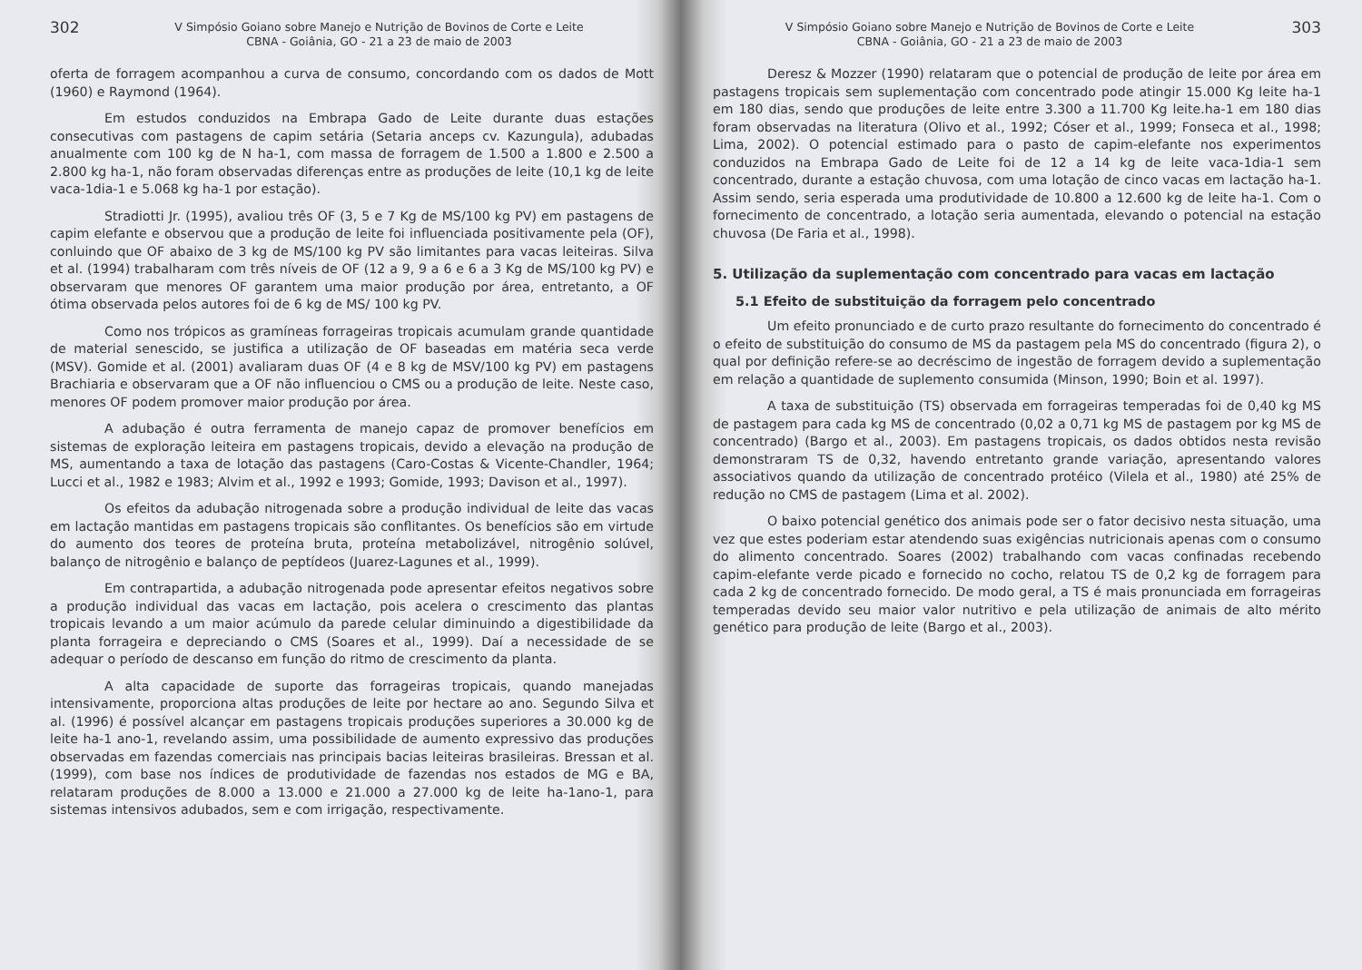302
V Simpósio Goiano sobre Manejo e Nutrição de Bovinos de Corte e Leite
CBNA - Goiânia, GO - 21 a 23 de maio de 2003
oferta de forragem acompanhou a curva de consumo, concordando com os dados de Mott (1960) e Raymond (1964).
Em estudos conduzidos na Embrapa Gado de Leite durante duas estações consecutivas com pastagens de capim setária (Setaria anceps cv. Kazungula), adubadas anualmente com 100 kg de N ha-1, com massa de forragem de 1.500 a 1.800 e 2.500 a 2.800 kg ha-1, não foram observadas diferenças entre as produções de leite (10,1 kg de leite vaca-1dia-1 e 5.068 kg ha-1 por estação).
Stradiotti Jr. (1995), avaliou três OF (3, 5 e 7 Kg de MS/100 kg PV) em pastagens de capim elefante e observou que a produção de leite foi influenciada positivamente pela (OF), conluindo que OF abaixo de 3 kg de MS/100 kg PV são limitantes para vacas leiteiras. Silva et al. (1994) trabalharam com três níveis de OF (12 a 9, 9 a 6 e 6 a 3 Kg de MS/100 kg PV) e observaram que menores OF garantem uma maior produção por área, entretanto, a OF ótima observada pelos autores foi de 6 kg de MS/ 100 kg PV.
Como nos trópicos as gramíneas forrageiras tropicais acumulam grande quantidade de material senescido, se justifica a utilização de OF baseadas em matéria seca verde (MSV). Gomide et al. (2001) avaliaram duas OF (4 e 8 kg de MSV/100 kg PV) em pastagens Brachiaria e observaram que a OF não influenciou o CMS ou a produção de leite. Neste caso, menores OF podem promover maior produção por área.
A adubação é outra ferramenta de manejo capaz de promover benefícios em sistemas de exploração leiteira em pastagens tropicais, devido a elevação na produção de MS, aumentando a taxa de lotação das pastagens (Caro-Costas & Vicente-Chandler, 1964; Lucci et al., 1982 e 1983; Alvim et al., 1992 e 1993; Gomide, 1993; Davison et al., 1997).
Os efeitos da adubação nitrogenada sobre a produção individual de leite das vacas em lactação mantidas em pastagens tropicais são conflitantes. Os benefícios são em virtude do aumento dos teores de proteína bruta, proteína metabolizável, nitrogênio solúvel, balanço de nitrogênio e balanço de peptídeos (Juarez-Lagunes et al., 1999).
Em contrapartida, a adubação nitrogenada pode apresentar efeitos negativos sobre a produção individual das vacas em lactação, pois acelera o crescimento das plantas tropicais levando a um maior acúmulo da parede celular diminuindo a digestibilidade da planta forrageira e depreciando o CMS (Soares et al., 1999). Daí a necessidade de se adequar o período de descanso em função do ritmo de crescimento da planta.
A alta capacidade de suporte das forrageiras tropicais, quando manejadas intensivamente, proporciona altas produções de leite por hectare ao ano. Segundo Silva et al. (1996) é possível alcançar em pastagens tropicais produções superiores a 30.000 kg de leite ha-1 ano-1, revelando assim, uma possibilidade de aumento expressivo das produções observadas em fazendas comerciais nas principais bacias leiteiras brasileiras. Bressan et al. (1999), com base nos índices de produtividade de fazendas nos estados de MG e BA, relataram produções de 8.000 a 13.000 e 21.000 a 27.000 kg de leite ha-1ano-1, para sistemas intensivos adubados, sem e com irrigação, respectivamente.
V Simpósio Goiano sobre Manejo e Nutrição de Bovinos de Corte e Leite
CBNA - Goiânia, GO - 21 a 23 de maio de 2003
303
Deresz & Mozzer (1990) relataram que o potencial de produção de leite por área em pastagens tropicais sem suplementação com concentrado pode atingir 15.000 Kg leite ha-1 em 180 dias, sendo que produções de leite entre 3.300 a 11.700 Kg leite.ha-1 em 180 dias foram observadas na literatura (Olivo et al., 1992; Cóser et al., 1999; Fonseca et al., 1998; Lima, 2002). O potencial estimado para o pasto de capim-elefante nos experimentos conduzidos na Embrapa Gado de Leite foi de 12 a 14 kg de leite vaca-1dia-1 sem concentrado, durante a estação chuvosa, com uma lotação de cinco vacas em lactação ha-1. Assim sendo, seria esperada uma produtividade de 10.800 a 12.600 kg de leite ha-1. Com o fornecimento de concentrado, a lotação seria aumentada, elevando o potencial na estação chuvosa (De Faria et al., 1998).
5. Utilização da suplementação com concentrado para vacas em lactação
5.1 Efeito de substituição da forragem pelo concentrado
Um efeito pronunciado e de curto prazo resultante do fornecimento do concentrado é o efeito de substituição do consumo de MS da pastagem pela MS do concentrado (figura 2), o qual por definição refere-se ao decréscimo de ingestão de forragem devido a suplementação em relação a quantidade de suplemento consumida (Minson, 1990; Boin et al. 1997).
A taxa de substituição (TS) observada em forrageiras temperadas foi de 0,40 kg MS de pastagem para cada kg MS de concentrado (0,02 a 0,71 kg MS de pastagem por kg MS de concentrado) (Bargo et al., 2003). Em pastagens tropicais, os dados obtidos nesta revisão demonstraram TS de 0,32, havendo entretanto grande variação, apresentando valores associativos quando da utilização de concentrado protéico (Vilela et al., 1980) até 25% de redução no CMS de pastagem (Lima et al. 2002).
O baixo potencial genético dos animais pode ser o fator decisivo nesta situação, uma vez que estes poderiam estar atendendo suas exigências nutricionais apenas com o consumo do alimento concentrado. Soares (2002) trabalhando com vacas confinadas recebendo capim-elefante verde picado e fornecido no cocho, relatou TS de 0,2 kg de forragem para cada 2 kg de concentrado fornecido. De modo geral, a TS é mais pronunciada em forrageiras temperadas devido seu maior valor nutritivo e pela utilização de animais de alto mérito genético para produção de leite (Bargo et al., 2003).